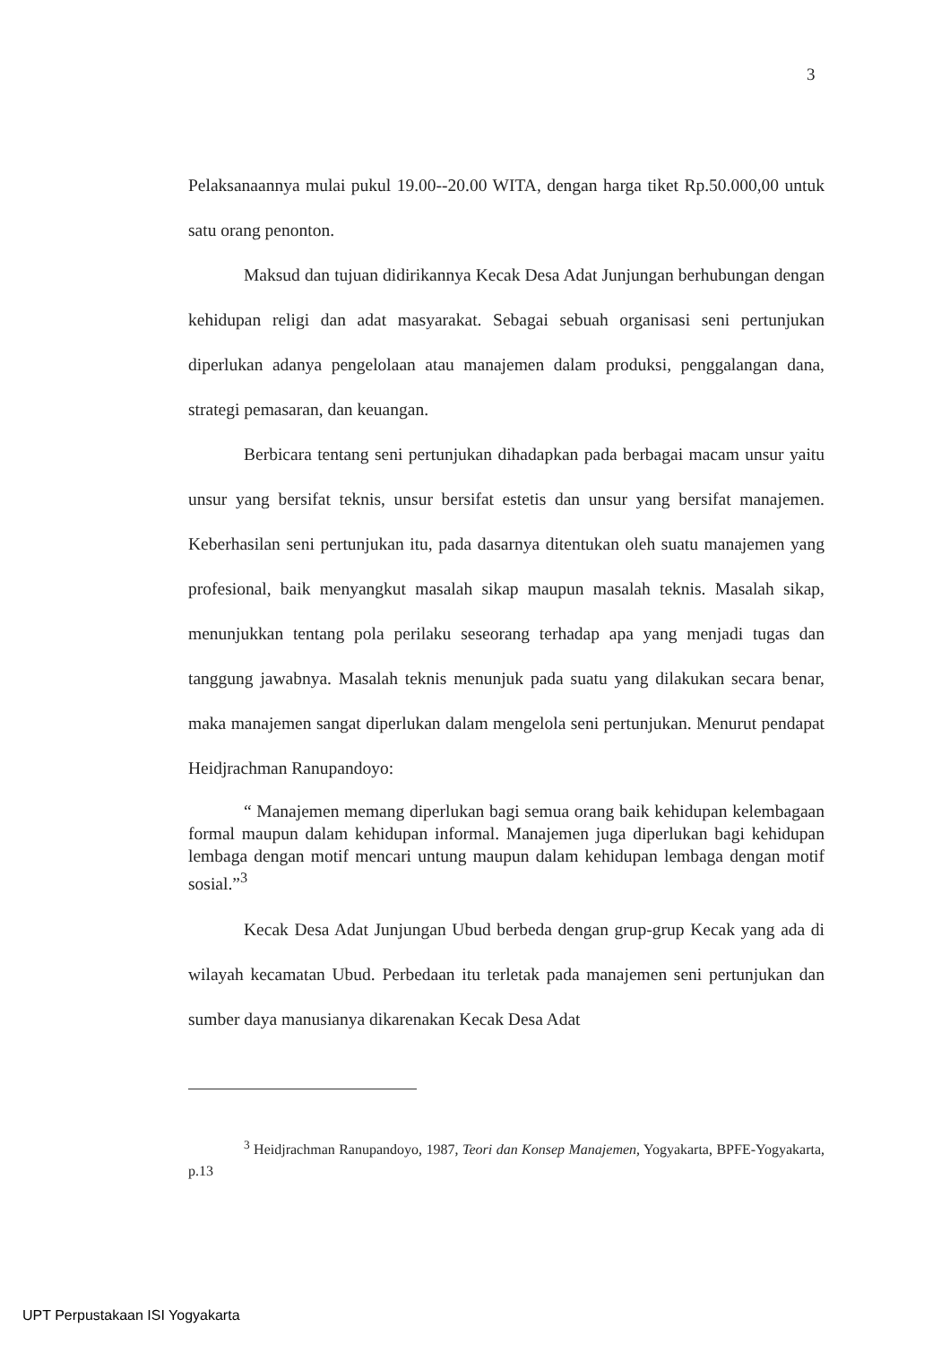3
Pelaksanaannya mulai pukul 19.00--20.00 WITA, dengan harga tiket Rp.50.000,00 untuk satu orang penonton.
Maksud dan tujuan didirikannya Kecak Desa Adat Junjungan berhubungan dengan kehidupan religi dan adat masyarakat. Sebagai sebuah organisasi seni pertunjukan diperlukan adanya pengelolaan atau manajemen dalam produksi, penggalangan dana, strategi pemasaran, dan keuangan.
Berbicara tentang seni pertunjukan dihadapkan pada berbagai macam unsur yaitu unsur yang bersifat teknis, unsur bersifat estetis dan unsur yang bersifat manajemen. Keberhasilan seni pertunjukan itu, pada dasarnya ditentukan oleh suatu manajemen yang profesional, baik menyangkut masalah sikap maupun masalah teknis. Masalah sikap, menunjukkan tentang pola perilaku seseorang terhadap apa yang menjadi tugas dan tanggung jawabnya. Masalah teknis menunjuk pada suatu yang dilakukan secara benar, maka manajemen sangat diperlukan dalam mengelola seni pertunjukan. Menurut pendapat Heidjrachman Ranupandoyo:
“ Manajemen memang diperlukan bagi semua orang baik kehidupan kelembagaan formal maupun dalam kehidupan informal. Manajemen juga diperlukan bagi kehidupan lembaga dengan motif mencari untung maupun dalam kehidupan lembaga dengan motif sosial.”<sup>3</sup>
Kecak Desa Adat Junjungan Ubud berbeda dengan grup-grup Kecak yang ada di wilayah kecamatan Ubud. Perbedaan itu terletak pada manajemen seni pertunjukan dan sumber daya manusianya dikarenakan Kecak Desa Adat
<sup>3</sup> Heidjrachman Ranupandoyo, 1987, Teori dan Konsep Manajemen, Yogyakarta, BPFE-Yogyakarta, p.13
UPT Perpustakaan ISI Yogyakarta